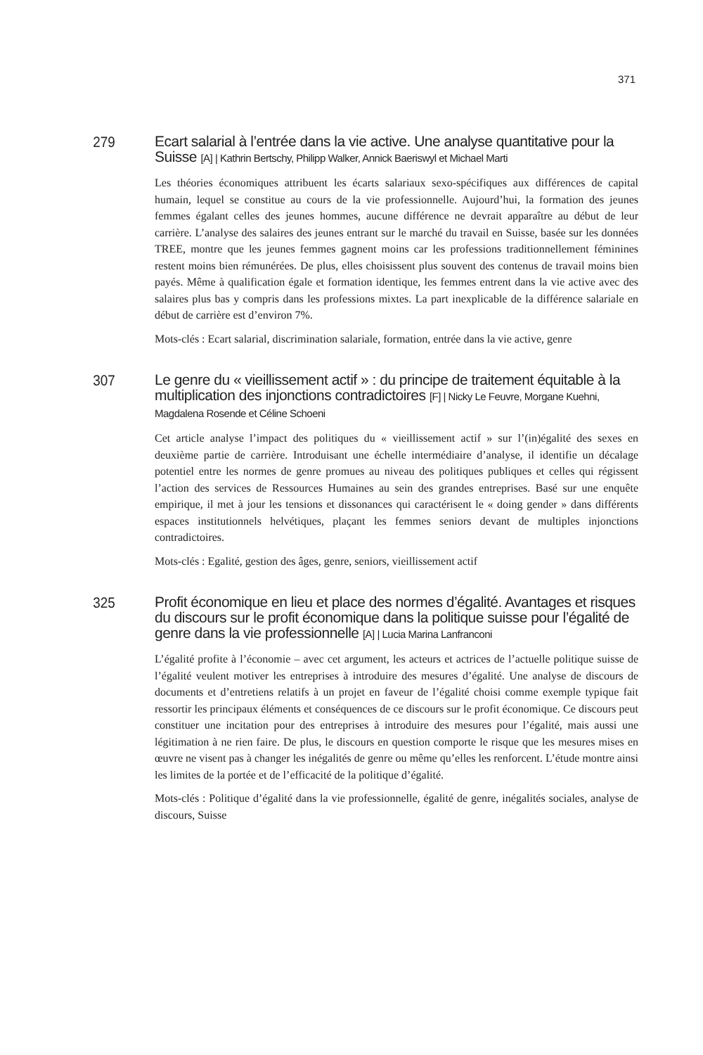371
279 Ecart salarial à l’entrée dans la vie active. Une analyse quantitative pour la Suisse [A] | Kathrin Bertschy, Philipp Walker, Annick Baeriswyl et Michael Marti
Les théories économiques attribuent les écarts salariaux sexo-spécifiques aux différences de capital humain, lequel se constitue au cours de la vie professionnelle. Aujourd’hui, la formation des jeunes femmes égalant celles des jeunes hommes, aucune différence ne devrait apparaître au début de leur carrière. L’analyse des salaires des jeunes entrant sur le marché du travail en Suisse, basée sur les données TREE, montre que les jeunes femmes gagnent moins car les professions traditionnellement féminines restent moins bien rémunérées. De plus, elles choisissent plus souvent des contenus de travail moins bien payés. Même à qualification égale et formation identique, les femmes entrent dans la vie active avec des salaires plus bas y compris dans les professions mixtes. La part inexplicable de la différence salariale en début de carrière est d’environ 7%.
Mots-clés : Ecart salarial, discrimination salariale, formation, entrée dans la vie active, genre
307 Le genre du « vieillissement actif » : du principe de traitement équitable à la multiplication des injonctions contradictoires [F] | Nicky Le Feuvre, Morgane Kuehni, Magdalena Rosende et Céline Schoeni
Cet article analyse l’impact des politiques du « vieillissement actif » sur l’(in)égalité des sexes en deuxième partie de carrière. Introduisant une échelle intermédiaire d’analyse, il identifie un décalage potentiel entre les normes de genre promues au niveau des politiques publiques et celles qui régissent l’action des services de Ressources Humaines au sein des grandes entreprises. Basé sur une enquête empirique, il met à jour les tensions et dissonances qui caractérisent le « doing gender » dans différents espaces institutionnels helvétiques, plaçant les femmes seniors devant de multiples injonctions contradictoires.
Mots-clés : Egalité, gestion des âges, genre, seniors, vieillissement actif
325 Profit économique en lieu et place des normes d’égalité. Avantages et risques du discours sur le profit économique dans la politique suisse pour l’égalité de genre dans la vie professionnelle [A] | Lucia Marina Lanfranconi
L’égalité profite à l’économie – avec cet argument, les acteurs et actrices de l’actuelle politique suisse de l’égalité veulent motiver les entreprises à introduire des mesures d’égalité. Une analyse de discours de documents et d’entretiens relatifs à un projet en faveur de l’égalité choisi comme exemple typique fait ressortir les principaux éléments et conséquences de ce discours sur le profit économique. Ce discours peut constituer une incitation pour des entreprises à introduire des mesures pour l’égalité, mais aussi une légitimation à ne rien faire. De plus, le discours en question comporte le risque que les mesures mises en œuvre ne visent pas à changer les inégalités de genre ou même qu’elles les renforcent. L’étude montre ainsi les limites de la portée et de l’efficacité de la politique d’égalité.
Mots-clés : Politique d’égalité dans la vie professionnelle, égalité de genre, inégalités sociales, analyse de discours, Suisse